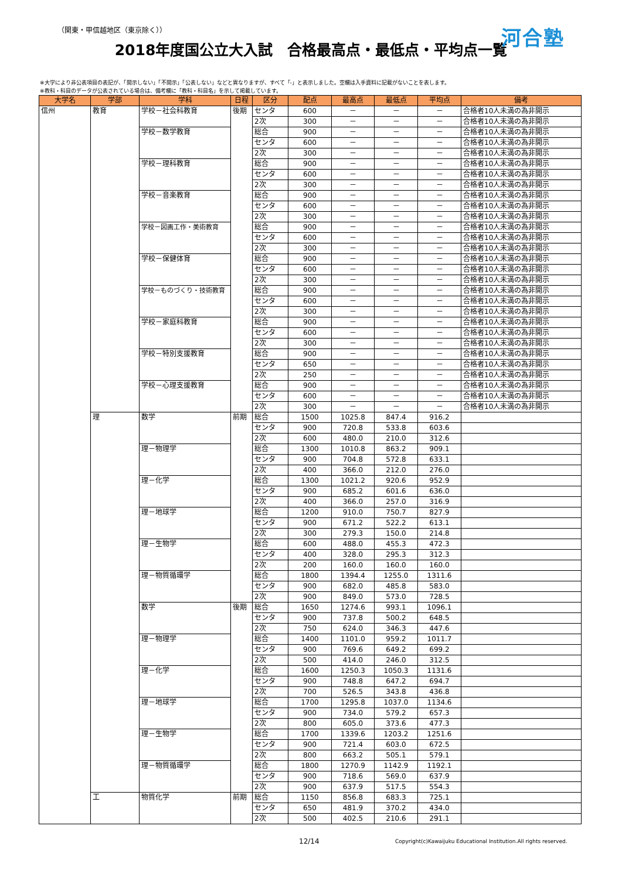（関東・甲信越地区（東京除く））
河合塾
2018年度国公立大入試　合格最高点・最低点・平均点一覧
※大学により非公表項目の表記が、「開示しない」「不開示」「公表しない」などと異なりますが、すべて「-」と表示しました。空欄は入手資料に記載がないことを表します。
※教科・科目のデータが公表されている場合は、備考欄に「教科・科目名」を示して掲載しています。
| 大学名 | 学部 | 学科 | 日程 | 区分 | 配点 | 最高点 | 最低点 | 平均点 | 備考 |
| --- | --- | --- | --- | --- | --- | --- | --- | --- | --- |
| 信州 | 教育 | 学校－社会科教育 | 後期 | センタ | 600 | － | － | － | 合格者10人未満の為非開示 |
| | | | | 2次 | 300 | － | － | － | 合格者10人未満の為非開示 |
| | | 学校－数学教育 | | 総合 | 900 | － | － | － | 合格者10人未満の為非開示 |
| | | | | センタ | 600 | － | － | － | 合格者10人未満の為非開示 |
| | | | | 2次 | 300 | － | － | － | 合格者10人未満の為非開示 |
| | | 学校－理科教育 | | 総合 | 900 | － | － | － | 合格者10人未満の為非開示 |
| | | | | センタ | 600 | － | － | － | 合格者10人未満の為非開示 |
| | | | | 2次 | 300 | － | － | － | 合格者10人未満の為非開示 |
| | | 学校－音楽教育 | | 総合 | 900 | － | － | － | 合格者10人未満の為非開示 |
| | | | | センタ | 600 | － | － | － | 合格者10人未満の為非開示 |
| | | | | 2次 | 300 | － | － | － | 合格者10人未満の為非開示 |
| | | 学校－図画工作・美術教育 | | 総合 | 900 | － | － | － | 合格者10人未満の為非開示 |
| | | | | センタ | 600 | － | － | － | 合格者10人未満の為非開示 |
| | | | | 2次 | 300 | － | － | － | 合格者10人未満の為非開示 |
| | | 学校－保健体育 | | 総合 | 900 | － | － | － | 合格者10人未満の為非開示 |
| | | | | センタ | 600 | － | － | － | 合格者10人未満の為非開示 |
| | | | | 2次 | 300 | － | － | － | 合格者10人未満の為非開示 |
| | | 学校－ものづくり・技術教育 | | 総合 | 900 | － | － | － | 合格者10人未満の為非開示 |
| | | | | センタ | 600 | － | － | － | 合格者10人未満の為非開示 |
| | | | | 2次 | 300 | － | － | － | 合格者10人未満の為非開示 |
| | | 学校－家庭科教育 | | 総合 | 900 | － | － | － | 合格者10人未満の為非開示 |
| | | | | センタ | 600 | － | － | － | 合格者10人未満の為非開示 |
| | | | | 2次 | 300 | － | － | － | 合格者10人未満の為非開示 |
| | | 学校－特別支援教育 | | 総合 | 900 | － | － | － | 合格者10人未満の為非開示 |
| | | | | センタ | 650 | － | － | － | 合格者10人未満の為非開示 |
| | | | | 2次 | 250 | － | － | － | 合格者10人未満の為非開示 |
| | | 学校－心理支援教育 | | 総合 | 900 | － | － | － | 合格者10人未満の為非開示 |
| | | | | センタ | 600 | － | － | － | 合格者10人未満の為非開示 |
| | | | | 2次 | 300 | － | － | － | 合格者10人未満の為非開示 |
| | 理 | 数学 | 前期 | 総合 | 1500 | 1025.8 | 847.4 | 916.2 | |
| | | | | センタ | 900 | 720.8 | 533.8 | 603.6 | |
| | | | | 2次 | 600 | 480.0 | 210.0 | 312.6 | |
| | | 理－物理学 | | 総合 | 1300 | 1010.8 | 863.2 | 909.1 | |
| | | | | センタ | 900 | 704.8 | 572.8 | 633.1 | |
| | | | | 2次 | 400 | 366.0 | 212.0 | 276.0 | |
| | | 理－化学 | | 総合 | 1300 | 1021.2 | 920.6 | 952.9 | |
| | | | | センタ | 900 | 685.2 | 601.6 | 636.0 | |
| | | | | 2次 | 400 | 366.0 | 257.0 | 316.9 | |
| | | 理－地球学 | | 総合 | 1200 | 910.0 | 750.7 | 827.9 | |
| | | | | センタ | 900 | 671.2 | 522.2 | 613.1 | |
| | | | | 2次 | 300 | 279.3 | 150.0 | 214.8 | |
| | | 理－生物学 | | 総合 | 600 | 488.0 | 455.3 | 472.3 | |
| | | | | センタ | 400 | 328.0 | 295.3 | 312.3 | |
| | | | | 2次 | 200 | 160.0 | 160.0 | 160.0 | |
| | | 理－物質循環学 | | 総合 | 1800 | 1394.4 | 1255.0 | 1311.6 | |
| | | | | センタ | 900 | 682.0 | 485.8 | 583.0 | |
| | | | | 2次 | 900 | 849.0 | 573.0 | 728.5 | |
| | | 数学 | 後期 | 総合 | 1650 | 1274.6 | 993.1 | 1096.1 | |
| | | | | センタ | 900 | 737.8 | 500.2 | 648.5 | |
| | | | | 2次 | 750 | 624.0 | 346.3 | 447.6 | |
| | | 理－物理学 | | 総合 | 1400 | 1101.0 | 959.2 | 1011.7 | |
| | | | | センタ | 900 | 769.6 | 649.2 | 699.2 | |
| | | | | 2次 | 500 | 414.0 | 246.0 | 312.5 | |
| | | 理－化学 | | 総合 | 1600 | 1250.3 | 1050.3 | 1131.6 | |
| | | | | センタ | 900 | 748.8 | 647.2 | 694.7 | |
| | | | | 2次 | 700 | 526.5 | 343.8 | 436.8 | |
| | | 理－地球学 | | 総合 | 1700 | 1295.8 | 1037.0 | 1134.6 | |
| | | | | センタ | 900 | 734.0 | 579.2 | 657.3 | |
| | | | | 2次 | 800 | 605.0 | 373.6 | 477.3 | |
| | | 理－生物学 | | 総合 | 1700 | 1339.6 | 1203.2 | 1251.6 | |
| | | | | センタ | 900 | 721.4 | 603.0 | 672.5 | |
| | | | | 2次 | 800 | 663.2 | 505.1 | 579.1 | |
| | | 理－物質循環学 | | 総合 | 1800 | 1270.9 | 1142.9 | 1192.1 | |
| | | | | センタ | 900 | 718.6 | 569.0 | 637.9 | |
| | | | | 2次 | 900 | 637.9 | 517.5 | 554.3 | |
| | 工 | 物質化学 | 前期 | 総合 | 1150 | 856.8 | 683.3 | 725.1 | |
| | | | | センタ | 650 | 481.9 | 370.2 | 434.0 | |
| | | | | 2次 | 500 | 402.5 | 210.6 | 291.1 | |
12/14 Copyright(c)Kawaijuku Educational Institution.All rights reserved.